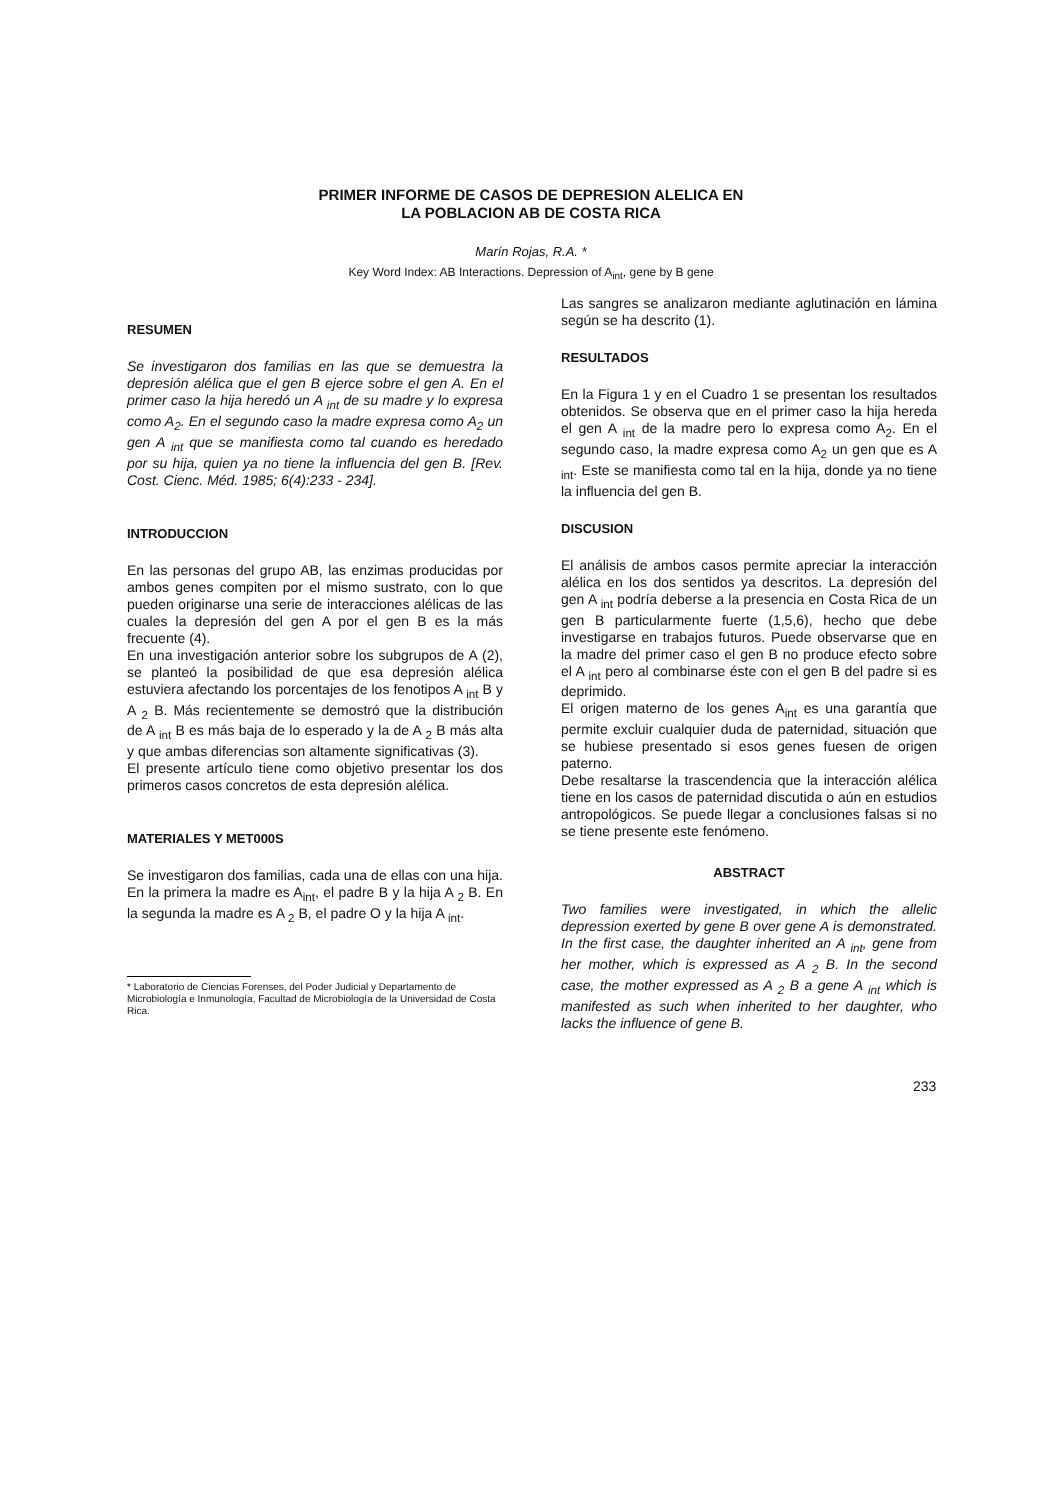PRIMER INFORME DE CASOS DE DEPRESION ALELICA EN
LA POBLACION AB DE COSTA RICA
Marín Rojas, R.A. *
Key Word Index: AB Interactions. Depression of A<sub>int</sub>, gene by B gene
RESUMEN
Se investigaron dos familias en las que se demuestra la depresión alélica que el gen B ejerce sobre el gen A. En el primer caso la hija heredó un A <sub>int</sub> de su madre y lo expresa como A<sub>2</sub>. En el segundo caso la madre expresa como A<sub>2</sub> un gen A <sub>int</sub> que se manifiesta como tal cuando es heredado por su hija, quien ya no tiene la influencia del gen B. [Rev. Cost. Cienc. Méd. 1985; 6(4):233 - 234].
INTRODUCCION
En las personas del grupo AB, las enzimas producidas por ambos genes compiten por el mismo sustrato, con lo que pueden originarse una serie de interacciones alélicas de las cuales la depresión del gen A por el gen B es la más frecuente (4).
En una investigación anterior sobre los subgrupos de A (2), se planteó la posibilidad de que esa depresión alélica estuviera afectando los porcentajes de los fenotipos A <sub>int</sub> B y A <sub>2</sub> B. Más recientemente se demostró que la distribución de A <sub>int</sub> B es más baja de lo esperado y la de A <sub>2</sub> B más alta y que ambas diferencias son altamente significativas (3).
El presente artículo tiene como objetivo presentar los dos primeros casos concretos de esta depresión alélica.
MATERIALES Y MET000S
Se investigaron dos familias, cada una de ellas con una hija. En la primera la madre es A<sub>int</sub>, el padre B y la hija A <sub>2</sub> B. En la segunda la madre es A <sub>2</sub> B, el padre O y la hija A <sub>int</sub>.
* Laboratorio de Ciencias Forenses, del Poder Judicial y Departamento de Microbiología e Inmunología, Facultad de Microbiología de la Universidad de Costa Rica.
Las sangres se analizaron mediante aglutinación en lámina según se ha descrito (1).
RESULTADOS
En la Figura 1 y en el Cuadro 1 se presentan los resultados obtenidos. Se observa que en el primer caso la hija hereda el gen A <sub>int</sub> de la madre pero lo expresa como A<sub>2</sub>. En el segundo caso, la madre expresa como A<sub>2</sub> un gen que es A <sub>int</sub>. Este se manifiesta como tal en la hija, donde ya no tiene la influencia del gen B.
DISCUSION
El análisis de ambos casos permite apreciar la interacción alélica en los dos sentidos ya descritos. La depresión del gen A <sub>int</sub> podría deberse a la presencia en Costa Rica de un gen B particularmente fuerte (1,5,6), hecho que debe investigarse en trabajos futuros. Puede observarse que en la madre del primer caso el gen B no produce efecto sobre el A <sub>int</sub> pero al combinarse éste con el gen B del padre si es deprimido.
El origen materno de los genes A<sub>int</sub> es una garantía que permite excluir cualquier duda de paternidad, situación que se hubiese presentado si esos genes fuesen de origen paterno.
Debe resaltarse la trascendencia que la interacción alélica tiene en los casos de paternidad discutida o aún en estudios antropológicos. Se puede llegar a conclusiones falsas si no se tiene presente este fenómeno.
ABSTRACT
Two families were investigated, in which the allelic depression exerted by gene B over gene A is demonstrated. In the first case, the daughter inherited an A <sub>int</sub>, gene from her mother, which is expressed as A <sub>2</sub> B. In the second case, the mother expressed as A <sub>2</sub> B a gene A <sub>int</sub> which is manifested as such when inherited to her daughter, who lacks the influence of gene B.
233